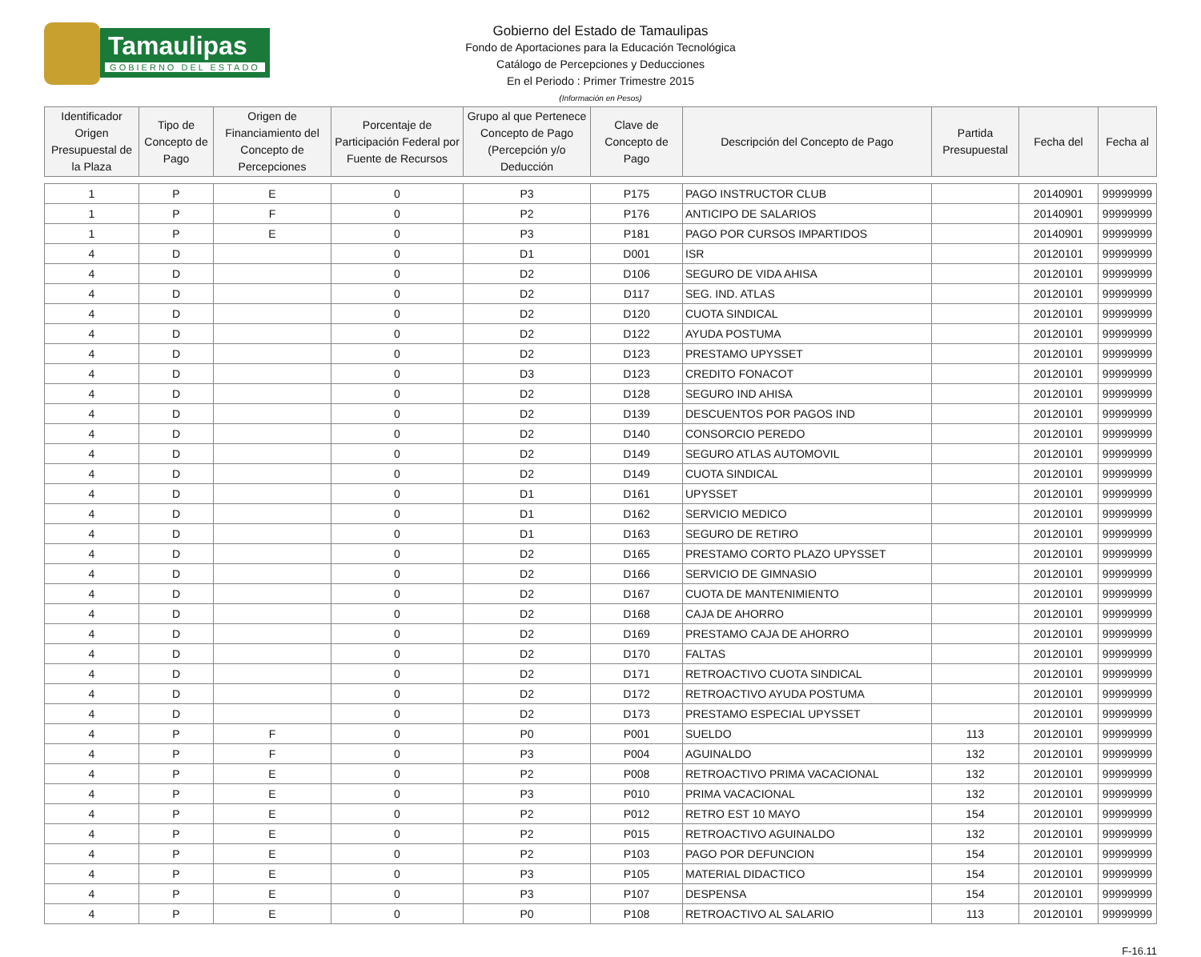Tamaulipas
GOBIERNO DEL ESTADO
Gobierno del Estado de Tamaulipas
Fondo de Aportaciones para la Educación Tecnológica
Catálogo de Percepciones y Deducciones
En el Periodo : Primer Trimestre 2015
(Información en Pesos)
| Identificador Origen Presupuestal de la Plaza | Tipo de Concepto de Pago | Origen de Financiamiento del Concepto de Percepciones | Porcentaje de Participación Federal por Fuente de Recursos | Grupo al que Pertenece Concepto de Pago (Percepción y/o Deducción | Clave de Concepto de Pago | Descripción del Concepto de Pago | Partida Presupuestal | Fecha del | Fecha al |
| --- | --- | --- | --- | --- | --- | --- | --- | --- | --- |
| 1 | P | E | 0 | P3 | P175 | PAGO INSTRUCTOR CLUB | | 20140901 | 99999999 |
| 1 | P | F | 0 | P2 | P176 | ANTICIPO DE SALARIOS | | 20140901 | 99999999 |
| 1 | P | E | 0 | P3 | P181 | PAGO POR CURSOS IMPARTIDOS | | 20140901 | 99999999 |
| 4 | D | | 0 | D1 | D001 | ISR | | 20120101 | 99999999 |
| 4 | D | | 0 | D2 | D106 | SEGURO DE VIDA AHISA | | 20120101 | 99999999 |
| 4 | D | | 0 | D2 | D117 | SEG. IND. ATLAS | | 20120101 | 99999999 |
| 4 | D | | 0 | D2 | D120 | CUOTA SINDICAL | | 20120101 | 99999999 |
| 4 | D | | 0 | D2 | D122 | AYUDA POSTUMA | | 20120101 | 99999999 |
| 4 | D | | 0 | D2 | D123 | PRESTAMO UPYSSET | | 20120101 | 99999999 |
| 4 | D | | 0 | D3 | D123 | CREDITO FONACOT | | 20120101 | 99999999 |
| 4 | D | | 0 | D2 | D128 | SEGURO IND AHISA | | 20120101 | 99999999 |
| 4 | D | | 0 | D2 | D139 | DESCUENTOS POR PAGOS IND | | 20120101 | 99999999 |
| 4 | D | | 0 | D2 | D140 | CONSORCIO PEREDO | | 20120101 | 99999999 |
| 4 | D | | 0 | D2 | D149 | SEGURO ATLAS AUTOMOVIL | | 20120101 | 99999999 |
| 4 | D | | 0 | D2 | D149 | CUOTA SINDICAL | | 20120101 | 99999999 |
| 4 | D | | 0 | D1 | D161 | UPYSSET | | 20120101 | 99999999 |
| 4 | D | | 0 | D1 | D162 | SERVICIO MEDICO | | 20120101 | 99999999 |
| 4 | D | | 0 | D1 | D163 | SEGURO DE RETIRO | | 20120101 | 99999999 |
| 4 | D | | 0 | D2 | D165 | PRESTAMO CORTO PLAZO UPYSSET | | 20120101 | 99999999 |
| 4 | D | | 0 | D2 | D166 | SERVICIO DE GIMNASIO | | 20120101 | 99999999 |
| 4 | D | | 0 | D2 | D167 | CUOTA DE MANTENIMIENTO | | 20120101 | 99999999 |
| 4 | D | | 0 | D2 | D168 | CAJA DE AHORRO | | 20120101 | 99999999 |
| 4 | D | | 0 | D2 | D169 | PRESTAMO CAJA DE AHORRO | | 20120101 | 99999999 |
| 4 | D | | 0 | D2 | D170 | FALTAS | | 20120101 | 99999999 |
| 4 | D | | 0 | D2 | D171 | RETROACTIVO CUOTA SINDICAL | | 20120101 | 99999999 |
| 4 | D | | 0 | D2 | D172 | RETROACTIVO AYUDA POSTUMA | | 20120101 | 99999999 |
| 4 | D | | 0 | D2 | D173 | PRESTAMO ESPECIAL UPYSSET | | 20120101 | 99999999 |
| 4 | P | F | 0 | P0 | P001 | SUELDO | 113 | 20120101 | 99999999 |
| 4 | P | F | 0 | P3 | P004 | AGUINALDO | 132 | 20120101 | 99999999 |
| 4 | P | E | 0 | P2 | P008 | RETROACTIVO PRIMA VACACIONAL | 132 | 20120101 | 99999999 |
| 4 | P | E | 0 | P3 | P010 | PRIMA VACACIONAL | 132 | 20120101 | 99999999 |
| 4 | P | E | 0 | P2 | P012 | RETRO EST 10 MAYO | 154 | 20120101 | 99999999 |
| 4 | P | E | 0 | P2 | P015 | RETROACTIVO AGUINALDO | 132 | 20120101 | 99999999 |
| 4 | P | E | 0 | P2 | P103 | PAGO POR DEFUNCION | 154 | 20120101 | 99999999 |
| 4 | P | E | 0 | P3 | P105 | MATERIAL DIDACTICO | 154 | 20120101 | 99999999 |
| 4 | P | E | 0 | P3 | P107 | DESPENSA | 154 | 20120101 | 99999999 |
| 4 | P | E | 0 | P0 | P108 | RETROACTIVO AL SALARIO | 113 | 20120101 | 99999999 |
F-16.11